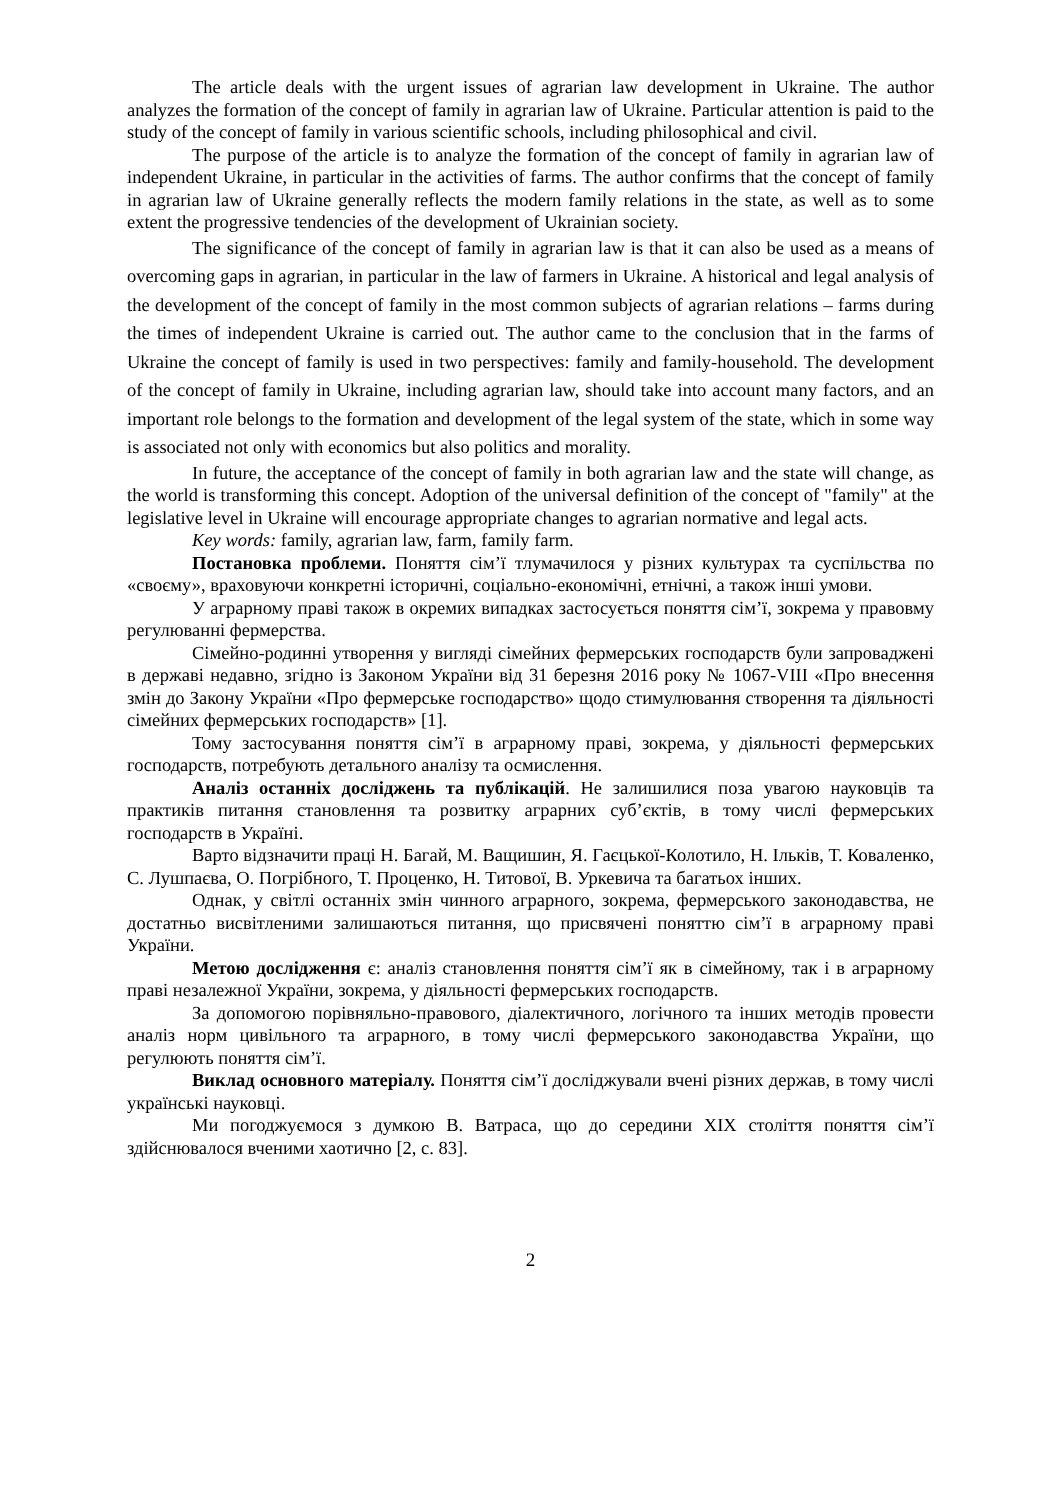The article deals with the urgent issues of agrarian law development in Ukraine. The author analyzes the formation of the concept of family in agrarian law of Ukraine. Particular attention is paid to the study of the concept of family in various scientific schools, including philosophical and civil.
The purpose of the article is to analyze the formation of the concept of family in agrarian law of independent Ukraine, in particular in the activities of farms. The author confirms that the concept of family in agrarian law of Ukraine generally reflects the modern family relations in the state, as well as to some extent the progressive tendencies of the development of Ukrainian society.
The significance of the concept of family in agrarian law is that it can also be used as a means of overcoming gaps in agrarian, in particular in the law of farmers in Ukraine. A historical and legal analysis of the development of the concept of family in the most common subjects of agrarian relations – farms during the times of independent Ukraine is carried out. The author came to the conclusion that in the farms of Ukraine the concept of family is used in two perspectives: family and family-household. The development of the concept of family in Ukraine, including agrarian law, should take into account many factors, and an important role belongs to the formation and development of the legal system of the state, which in some way is associated not only with economics but also politics and morality.
In future, the acceptance of the concept of family in both agrarian law and the state will change, as the world is transforming this concept. Adoption of the universal definition of the concept of "family" at the legislative level in Ukraine will encourage appropriate changes to agrarian normative and legal acts.
Key words: family, agrarian law, farm, family farm.
Постановка проблеми. Поняття сім’ї тлумачилося у різних культурах та суспільства по «своєму», враховуючи конкретні історичні, соціально-економічні, етнічні, а також інші умови.
У аграрному праві також в окремих випадках застосується поняття сім’ї, зокрема у правовму регулюванні фермерства.
Сімейно-родинні утворення у вигляді сімейних фермерських господарств були запроваджені в державі недавно, згідно із Законом України від 31 березня 2016 року № 1067-VIII «Про внесення змін до Закону України «Про фермерське господарство» щодо стимулювання створення та діяльності сімейних фермерських господарств» [1].
Тому застосування поняття сім’ї в аграрному праві, зокрема, у діяльності фермерських господарств, потребують детального аналізу та осмислення.
Аналіз останніх досліджень та публікацій. Не залишилися поза увагою науковців та практиків питання становлення та розвитку аграрних суб’єктів, в тому числі фермерських господарств в Україні.
Варто відзначити праці Н. Багай, М. Ващишин, Я. Гаєцької-Колотило, Н. Ільків, Т. Коваленко, С. Лушпаєва, О. Погрібного, Т. Проценко, Н. Титової, В. Уркевича та багатьох інших.
Однак, у світлі останніх змін чинного аграрного, зокрема, фермерського законодавства, не достатньо висвітленими залишаються питання, що присвячені поняттю сім’ї в аграрному праві України.
Метою дослідження є: аналіз становлення поняття сім’ї як в сімейному, так і в аграрному праві незалежної України, зокрема, у діяльності фермерських господарств.
За допомогою порівняльно-правового, діалектичного, логічного та інших методів провести аналіз норм цивільного та аграрного, в тому числі фермерського законодавства України, що регулюють поняття сім’ї.
Виклад основного матеріалу. Поняття сім’ї досліджували вчені різних держав, в тому числі українські науковці.
Ми погоджуємося з думкою В. Ватраса, що до середини ХІХ століття поняття сім’ї здійснювалося вченими хаотично [2, с. 83].
2